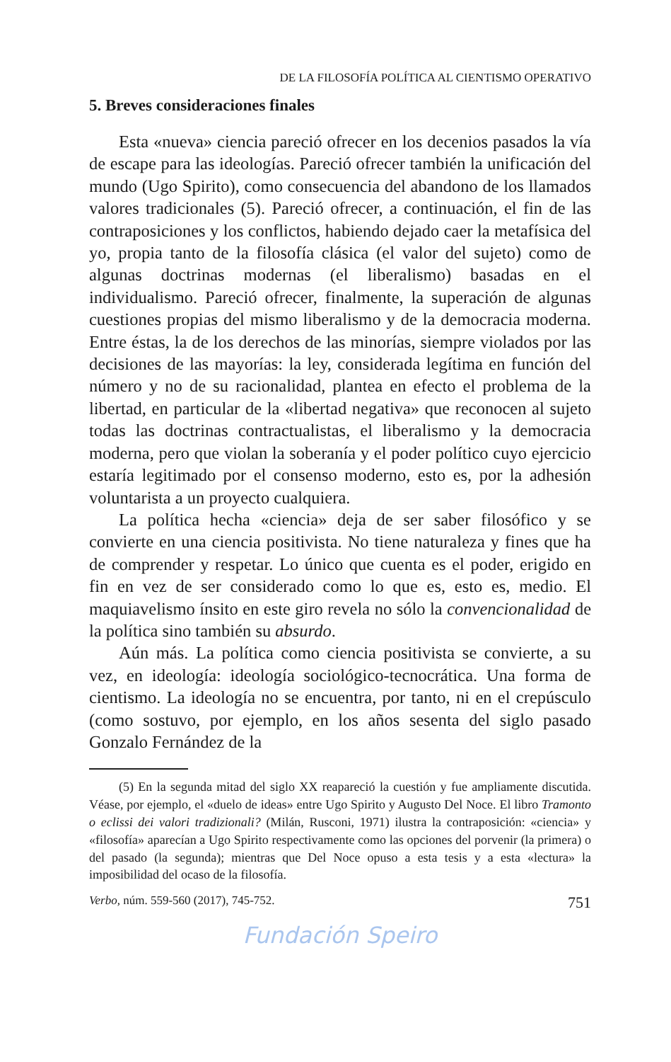DE LA FILOSOFÍA POLÍTICA AL CIENTISMO OPERATIVO
5. Breves consideraciones finales
Esta «nueva» ciencia pareció ofrecer en los decenios pasados la vía de escape para las ideologías. Pareció ofrecer también la unificación del mundo (Ugo Spirito), como consecuencia del abandono de los llamados valores tradicionales (5). Pareció ofrecer, a continuación, el fin de las contraposiciones y los conflictos, habiendo dejado caer la metafísica del yo, propia tanto de la filosofía clásica (el valor del sujeto) como de algunas doctrinas modernas (el liberalismo) basadas en el individualismo. Pareció ofrecer, finalmente, la superación de algunas cuestiones propias del mismo liberalismo y de la democracia moderna. Entre éstas, la de los derechos de las minorías, siempre violados por las decisiones de las mayorías: la ley, considerada legítima en función del número y no de su racionalidad, plantea en efecto el problema de la libertad, en particular de la «libertad negativa» que reconocen al sujeto todas las doctrinas contractualistas, el liberalismo y la democracia moderna, pero que violan la soberanía y el poder político cuyo ejercicio estaría legitimado por el consenso moderno, esto es, por la adhesión voluntarista a un proyecto cualquiera.
La política hecha «ciencia» deja de ser saber filosófico y se convierte en una ciencia positivista. No tiene naturaleza y fines que ha de comprender y respetar. Lo único que cuenta es el poder, erigido en fin en vez de ser considerado como lo que es, esto es, medio. El maquiavelismo ínsito en este giro revela no sólo la convencionalidad de la política sino también su absurdo.
Aún más. La política como ciencia positivista se convierte, a su vez, en ideología: ideología sociológico-tecnocrática. Una forma de cientismo. La ideología no se encuentra, por tanto, ni en el crepúsculo (como sostuvo, por ejemplo, en los años sesenta del siglo pasado Gonzalo Fernández de la
(5) En la segunda mitad del siglo XX reapareció la cuestión y fue ampliamente discutida. Véase, por ejemplo, el «duelo de ideas» entre Ugo Spirito y Augusto Del Noce. El libro Tramonto o eclissi dei valori tradizionali? (Milán, Rusconi, 1971) ilustra la contraposición: «ciencia» y «filosofía» aparecían a Ugo Spirito respectivamente como las opciones del porvenir (la primera) o del pasado (la segunda); mientras que Del Noce opuso a esta tesis y a esta «lectura» la imposibilidad del ocaso de la filosofía.
Verbo, núm. 559-560 (2017), 745-752. 751
Fundación Speiro